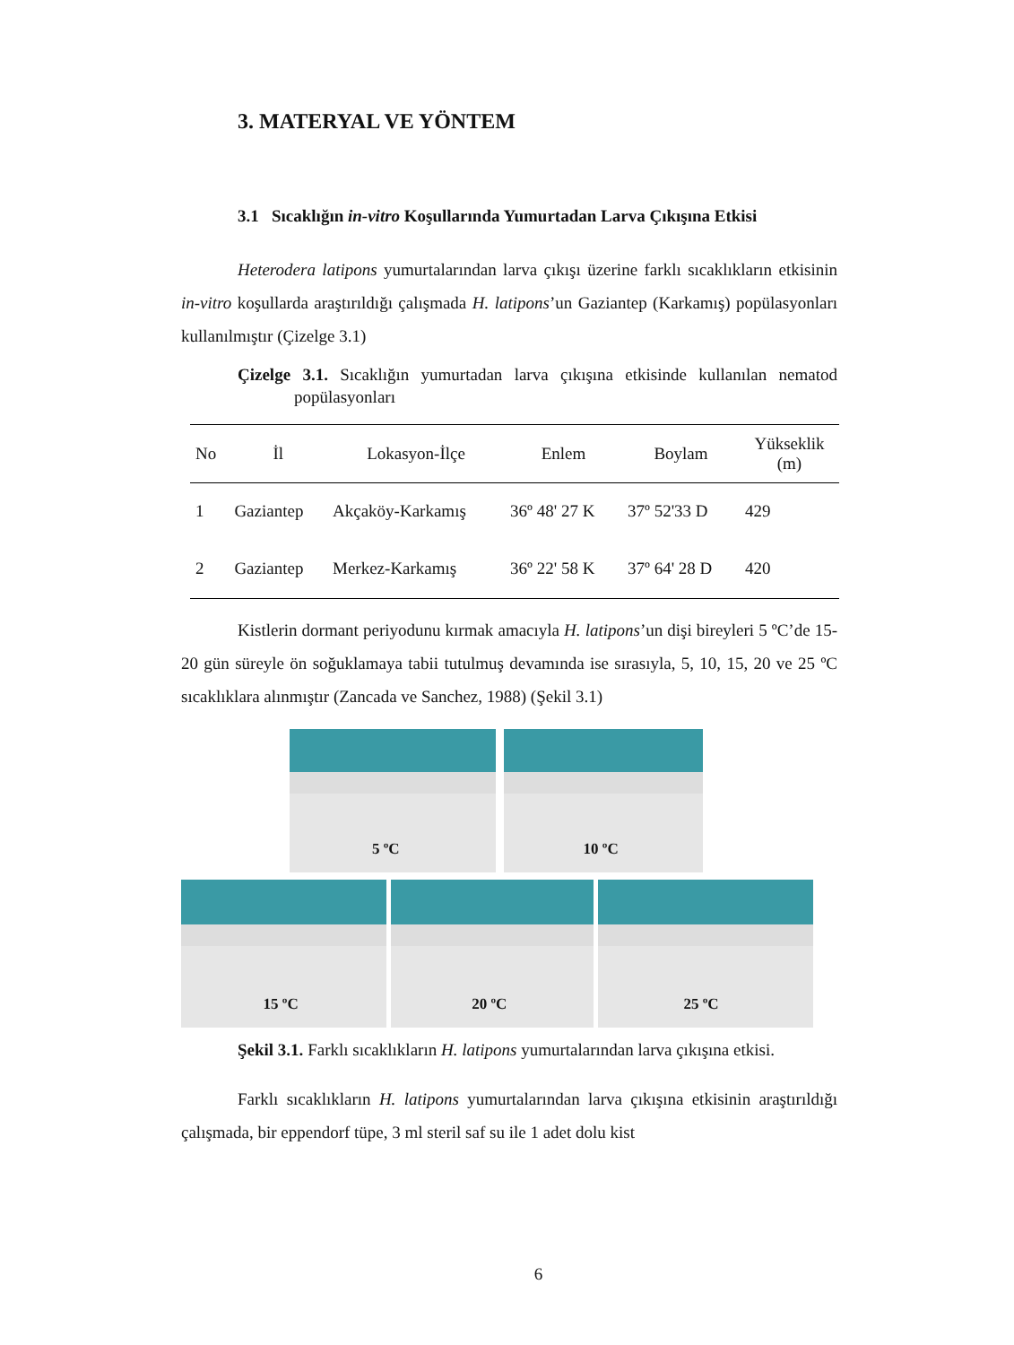3. MATERYAL VE YÖNTEM
3.1 Sıcaklığın in-vitro Koşullarında Yumurtadan Larva Çıkışına Etkisi
Heterodera latipons yumurtalarından larva çıkışı üzerine farklı sıcaklıkların etkisinin in-vitro koşullarda araştırıldığı çalışmada H. latipons’un Gaziantep (Karkamış) popülasyonları kullanılmıştır (Çizelge 3.1)
Çizelge 3.1. Sıcaklığın yumurtadan larva çıkışına etkisinde kullanılan nematod popülasyonları
| No | İl | Lokasyon-İlçe | Enlem | Boylam | Yükseklik (m) |
| --- | --- | --- | --- | --- | --- |
| 1 | Gaziantep | Akçaköy-Karkamış | 36º 48' 27 K | 37º 52'33 D | 429 |
| 2 | Gaziantep | Merkez-Karkamış | 36º 22' 58 K | 37º 64' 28 D | 420 |
Kistlerin dormant periyodunu kırmak amacıyla H. latipons’un dişi bireyleri 5 ºC’de 15-20 gün süreyle ön soğuklamaya tabii tutulmuş devamında ise sırasıyla, 5, 10, 15, 20 ve 25 ºC sıcaklıklara alınmıştır (Zancada ve Sanchez, 1988) (Şekil 3.1)
5 ºC 10 ºC
15 ºC 20 ºC 25 ºC
Şekil 3.1. Farklı sıcaklıkların H. latipons yumurtalarından larva çıkışına etkisi.
Farklı sıcaklıkların H. latipons yumurtalarından larva çıkışına etkisinin araştırıldığı çalışmada, bir eppendorf tüpe, 3 ml steril saf su ile 1 adet dolu kist
6